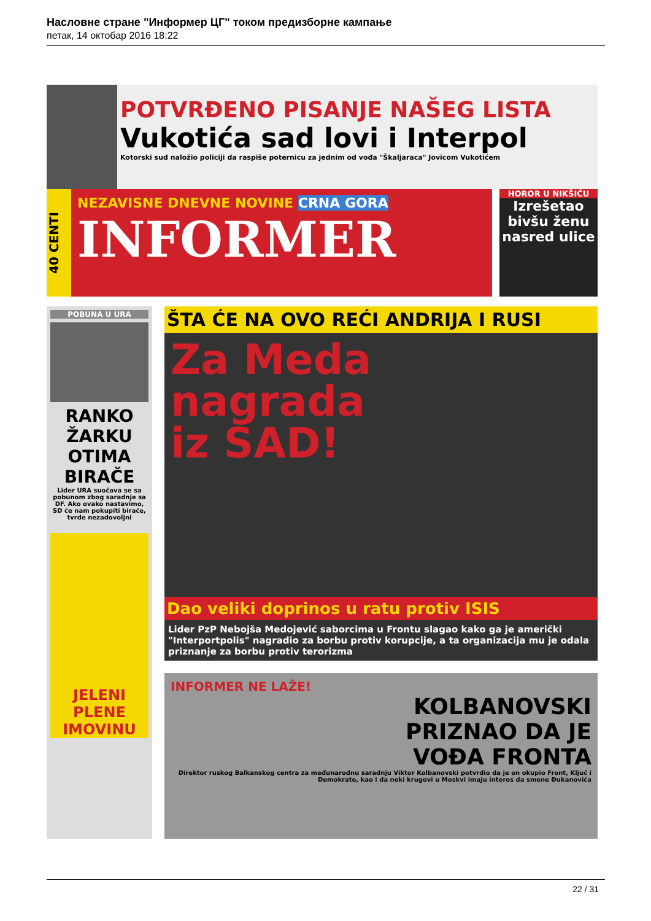Насловне стране "Информер ЦГ" током предизборне кампање
петак, 14 октобар 2016 18:22
POTVRĐENO PISANJE NAŠEG LISTA
Vukotića sad lovi i Interpol
Kotorski sud naložio policiji da raspiše poternicu za jednim od vođa "Škaljaraca" Jovicom Vukotićem
40 CENTI
NEZAVISNE DNEVNE NOVINE CRNA GORA
INFORMER
HOROR U NIKŠIĆU
Izrešetao bivšu ženu nasred ulice
POBUNA U URA
RANKO ŽARKU OTIMA BIRAČE
Lider URA suočava se sa pobunom zbog saradnje sa DF. Ako ovako nastavimo, SD će nam pokupiti birače, tvrde nezadovoljni
JELENI PLENE IMOVINU
ŠTA ĆE NA OVO REĆI ANDRIJA I RUSI
Za Meda
nagrada
iz SAD!
Dao veliki doprinos u ratu protiv ISIS
Lider PzP Nebojša Medojević saborcima u Frontu slagao kako ga je američki "Interportpolis" nagradio za borbu protiv korupcije, a ta organizacija mu je odala priznanje za borbu protiv terorizma
INFORMER NE LAŽE!
KOLBANOVSKI
PRIZNAO DA JE
VOĐA FRONTA
Direktor ruskog Balkanskog centra za međunarodnu saradnju Viktor Kolbanovski potvrdio da je on okupio Front, Ključ i Demokrate, kao i da neki krugovi u Moskvi imaju interes da smene Đukanovića
22 / 31